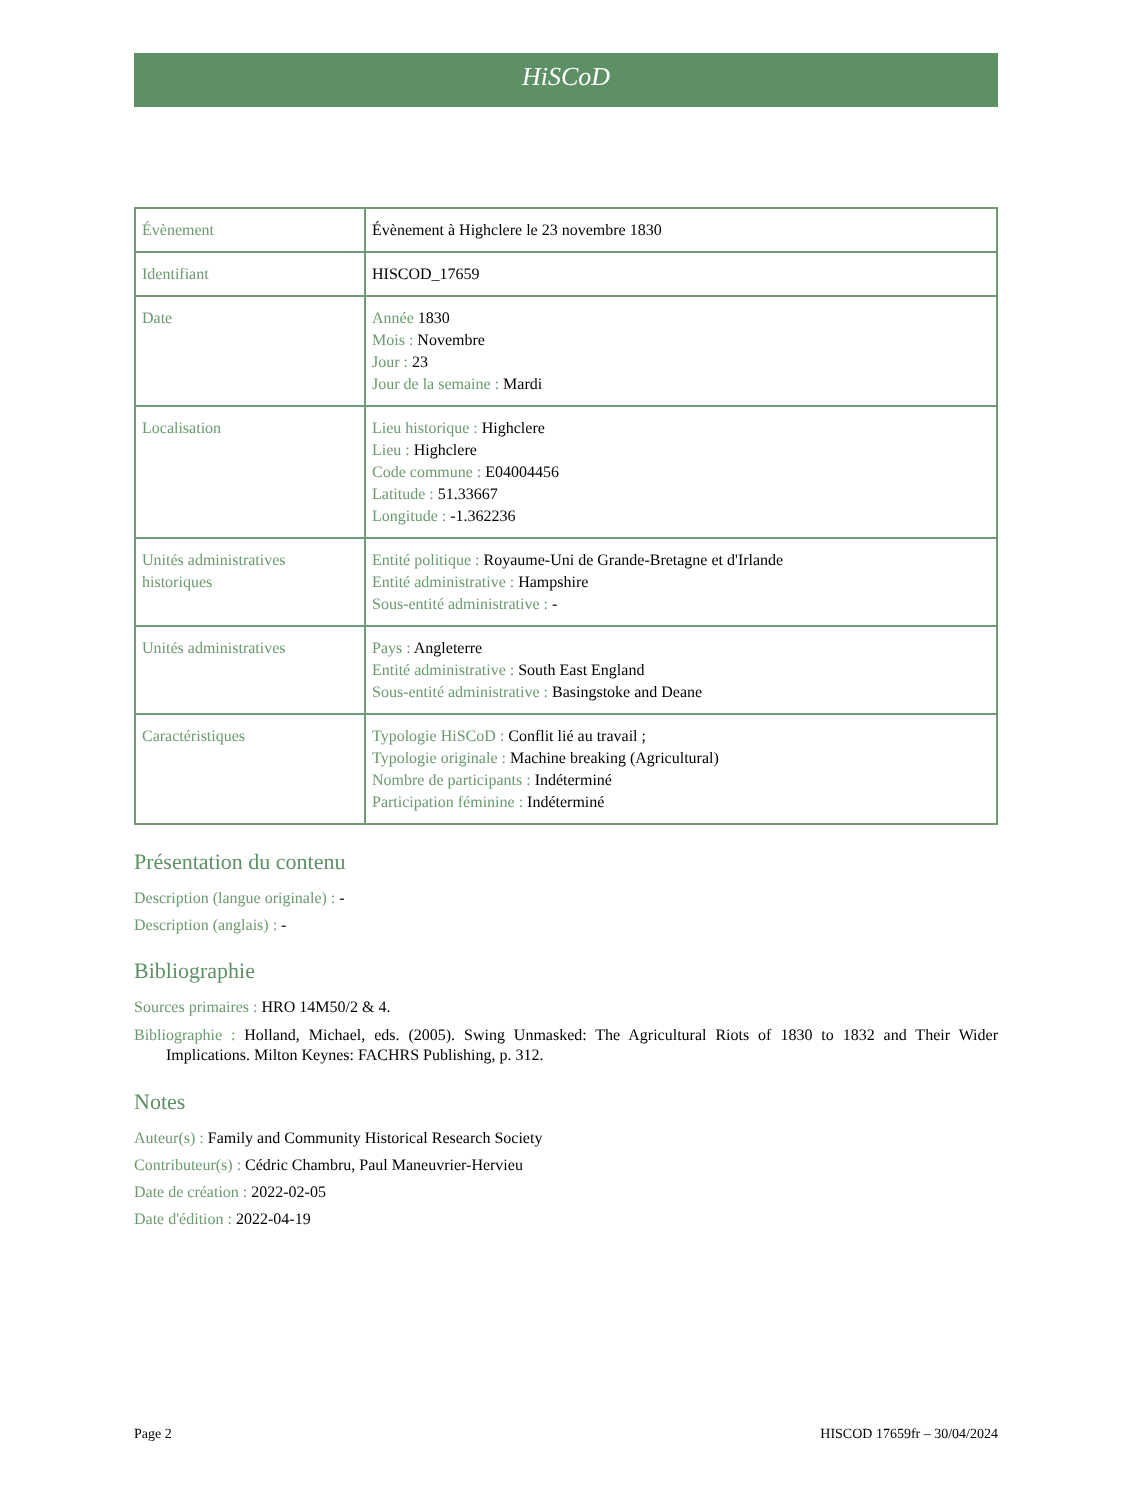HiSCoD
| Évènement | Évènement à Highclere le 23 novembre 1830 |
| Identifiant | HISCOD_17659 |
| Date | Année 1830 Mois : Novembre Jour : 23 Jour de la semaine : Mardi |
| Localisation | Lieu historique : Highclere Lieu : Highclere Code commune : E04004456 Latitude : 51.33667 Longitude : -1.362236 |
| Unités administratives historiques | Entité politique : Royaume-Uni de Grande-Bretagne et d'Irlande Entité administrative : Hampshire Sous-entité administrative : - |
| Unités administratives | Pays : Angleterre Entité administrative : South East England Sous-entité administrative : Basingstoke and Deane |
| Caractéristiques | Typologie HiSCoD : Conflit lié au travail ; Typologie originale : Machine breaking (Agricultural) Nombre de participants : Indéterminé Participation féminine : Indéterminé |
Présentation du contenu
Description (langue originale) : -
Description (anglais) : -
Bibliographie
Sources primaires : HRO 14M50/2 & 4.
Bibliographie : Holland, Michael, eds. (2005). Swing Unmasked: The Agricultural Riots of 1830 to 1832 and Their Wider Implications. Milton Keynes: FACHRS Publishing, p. 312.
Notes
Auteur(s) : Family and Community Historical Research Society
Contributeur(s) : Cédric Chambru, Paul Maneuvrier-Hervieu
Date de création : 2022-02-05
Date d'édition : 2022-04-19
Page 2 HISCOD 17659fr – 30/04/2024